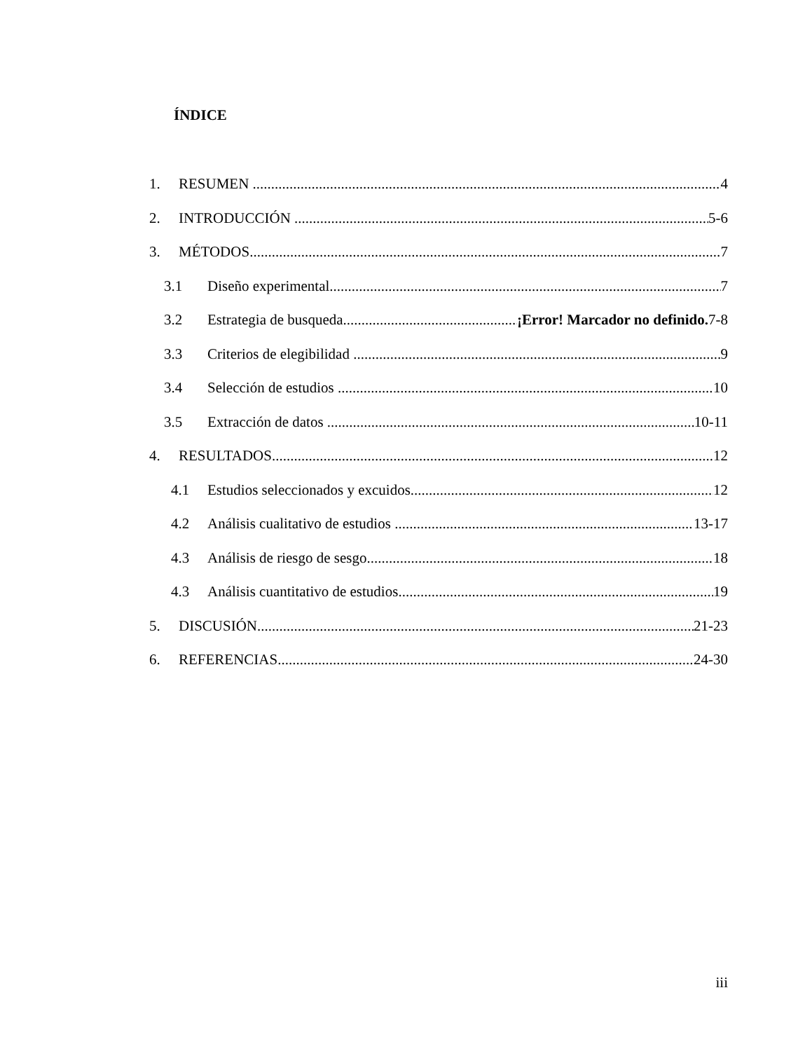ÍNDICE
1. RESUMEN 4
2. INTRODUCCIÓN 5-6
3. MÉTODOS 7
3.1 Diseño experimental 7
3.2 Estrategia de busqueda ¡Error! Marcador no definido. 7-8
3.3 Criterios de elegibilidad 9
3.4 Selección de estudios 10
3.5 Extracción de datos 10-11
4. RESULTADOS 12
4.1 Estudios seleccionados y excuidos 12
4.2 Análisis cualitativo de estudios 13-17
4.3 Análisis de riesgo de sesgo 18
4.3 Análisis cuantitativo de estudios 19
5. DISCUSIÓN 21-23
6. REFERENCIAS 24-30
iii